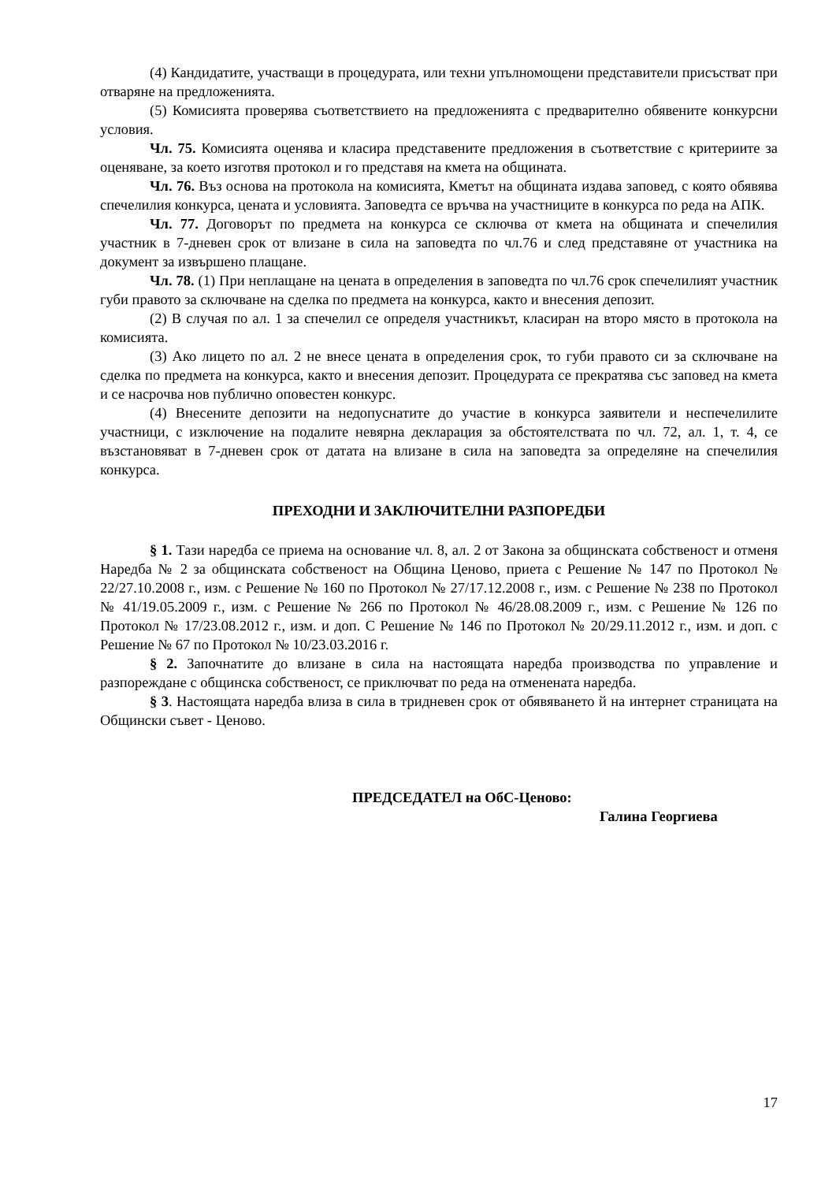(4) Кандидатите, участващи в процедурата, или техни упълномощени представители присъстват при отваряне на предложенията.
(5) Комисията проверява съответствието на предложенията с предварително обявените конкурсни условия.
Чл. 75. Комисията оценява и класира представените предложения в съответствие с критериите за оценяване, за което изготвя протокол и го представя на кмета на общината.
Чл. 76. Въз основа на протокола на комисията, Кметът на общината издава заповед, с която обявява спечелилия конкурса, цената и условията. Заповедта се връчва на участниците в конкурса по реда на АПК.
Чл. 77. Договорът по предмета на конкурса се сключва от кмета на общината и спечелилия участник в 7-дневен срок от влизане в сила на заповедта по чл.76 и след представяне от участника на документ за извършено плащане.
Чл. 78. (1) При неплащане на цената в определения в заповедта по чл.76 срок спечелилият участник губи правото за сключване на сделка по предмета на конкурса, както и внесения депозит.
(2) В случая по ал. 1 за спечелил се определя участникът, класиран на второ място в протокола на комисията.
(3) Ако лицето по ал. 2 не внесе цената в определения срок, то губи правото си за сключване на сделка по предмета на конкурса, както и внесения депозит. Процедурата се прекратява със заповед на кмета и се насрочва нов публично оповестен конкурс.
(4) Внесените депозити на недопуснатите до участие в конкурса заявители и неспечелилите участници, с изключение на подалите невярна декларация за обстоятелствата по чл. 72, ал. 1, т. 4, се възстановяват в 7-дневен срок от датата на влизане в сила на заповедта за определяне на спечелилия конкурса.
ПРЕХОДНИ И ЗАКЛЮЧИТЕЛНИ РАЗПОРЕДБИ
§ 1. Тази наредба се приема на основание чл. 8, ал. 2 от Закона за общинската собственост и отменя Наредба № 2 за общинската собственост на Община Ценово, приета с Решение № 147 по Протокол № 22/27.10.2008 г., изм. с Решение № 160 по Протокол № 27/17.12.2008 г., изм. с Решение № 238 по Протокол № 41/19.05.2009 г., изм. с Решение № 266 по Протокол № 46/28.08.2009 г., изм. с Решение № 126 по Протокол № 17/23.08.2012 г., изм. и доп. С Решение № 146 по Протокол № 20/29.11.2012 г., изм. и доп. с Решение № 67 по Протокол № 10/23.03.2016 г.
§ 2. Започнатите до влизане в сила на настоящата наредба производства по управление и разпореждане с общинска собственост, се приключват по реда на отменената наредба.
§ 3. Настоящата наредба влиза в сила в тридневен срок от обявяването й на интернет страницата на Общински съвет - Ценово.
ПРЕДСЕДАТЕЛ на ОбС-Ценово:
Галина Георгиева
17